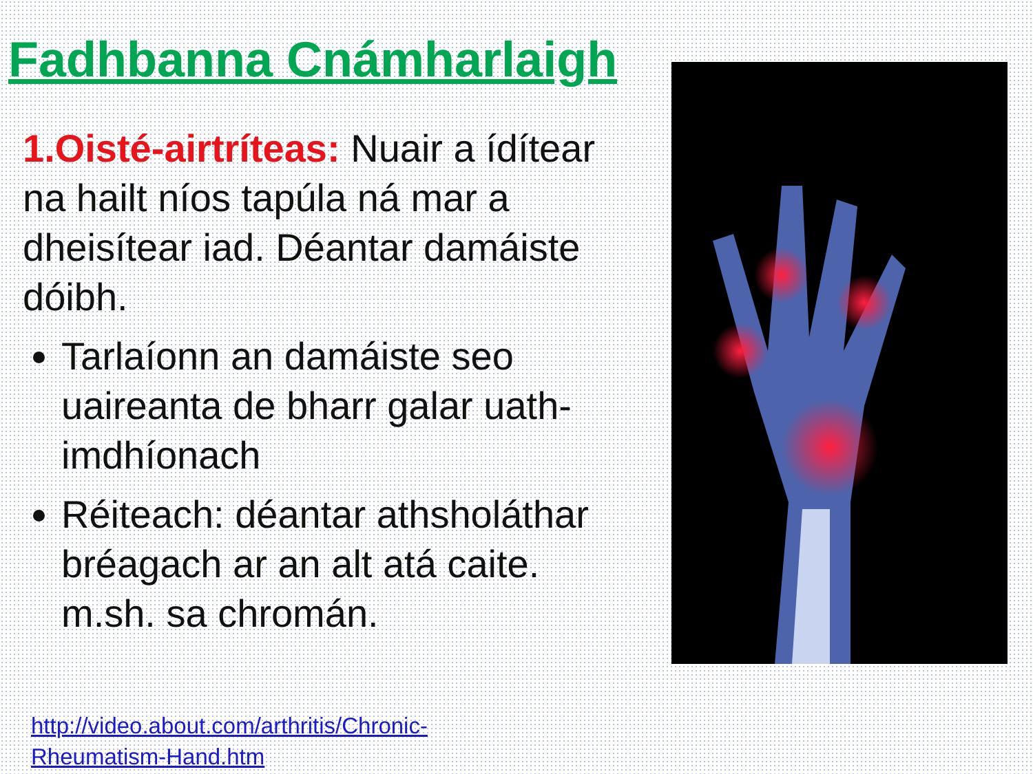Fadhbanna Cnámharlaigh
1.Oisté-airtríteas: Nuair a ídítear na hailt níos tapúla ná mar a dheisítear iad. Déantar damáiste dóibh.
Tarlaíonn an damáiste seo uaireanta de bharr galar uath-imdhíonach
Réiteach: déantar athsholáthar bréagach ar an alt atá caite. m.sh. sa chromán.
http://video.about.com/arthritis/Chronic-
Rheumatism-Hand.htm